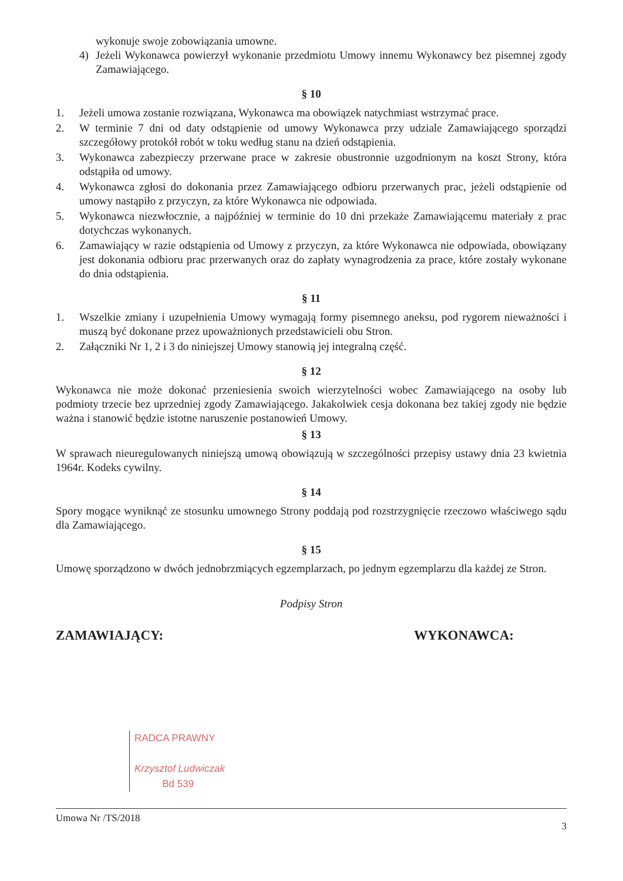wykonuje swoje zobowiązania umowne.
4) Jeżeli Wykonawca powierzył wykonanie przedmiotu Umowy innemu Wykonawcy bez pisemnej zgody Zamawiającego.
§ 10
1. Jeżeli umowa zostanie rozwiązana, Wykonawca ma obowiązek natychmiast wstrzymać prace.
2. W terminie 7 dni od daty odstąpienie od umowy Wykonawca przy udziale Zamawiającego sporządzi szczegółowy protokół robót w toku według stanu na dzień odstąpienia.
3. Wykonawca zabezpieczy przerwane prace w zakresie obustronnie uzgodnionym na koszt Strony, która odstąpiła od umowy.
4. Wykonawca zgłosi do dokonania przez Zamawiającego odbioru przerwanych prac, jeżeli odstąpienie od umowy nastąpiło z przyczyn, za które Wykonawca nie odpowiada.
5. Wykonawca niezwłocznie, a najpóźniej w terminie do 10 dni przekaże Zamawiającemu materiały z prac dotychczas wykonanych.
6. Zamawiający w razie odstąpienia od Umowy z przyczyn, za które Wykonawca nie odpowiada, obowiązany jest dokonania odbioru prac przerwanych oraz do zapłaty wynagrodzenia za prace, które zostały wykonane do dnia odstąpienia.
§ 11
1. Wszelkie zmiany i uzupełnienia Umowy wymagają formy pisemnego aneksu, pod rygorem nieważności i muszą być dokonane przez upoważnionych przedstawicieli obu Stron.
2. Załączniki Nr 1, 2 i 3 do niniejszej Umowy stanowią jej integralną część.
§ 12
Wykonawca nie może dokonać przeniesienia swoich wierzytelności wobec Zamawiającego na osoby lub podmioty trzecie bez uprzedniej zgody Zamawiającego. Jakakolwiek cesja dokonana bez takiej zgody nie będzie ważna i stanowić będzie istotne naruszenie postanowień Umowy.
§ 13
W sprawach nieuregulowanych niniejszą umową obowiązują w szczególności przepisy ustawy dnia 23 kwietnia 1964r. Kodeks cywilny.
§ 14
Spory mogące wyniknąć ze stosunku umownego Strony poddają pod rozstrzygnięcie rzeczowo właściwego sądu dla Zamawiającego.
§ 15
Umowę sporządzono w dwóch jednobrzmiących egzemplarzach, po jednym egzemplarzu dla każdej ze Stron.
Podpisy Stron
ZAMAWIAJĄCY: WYKONAWCA:
RADCA PRAWNY
Krzysztof Ludwiczak
Bd 539
Umowa Nr /TS/2018 3